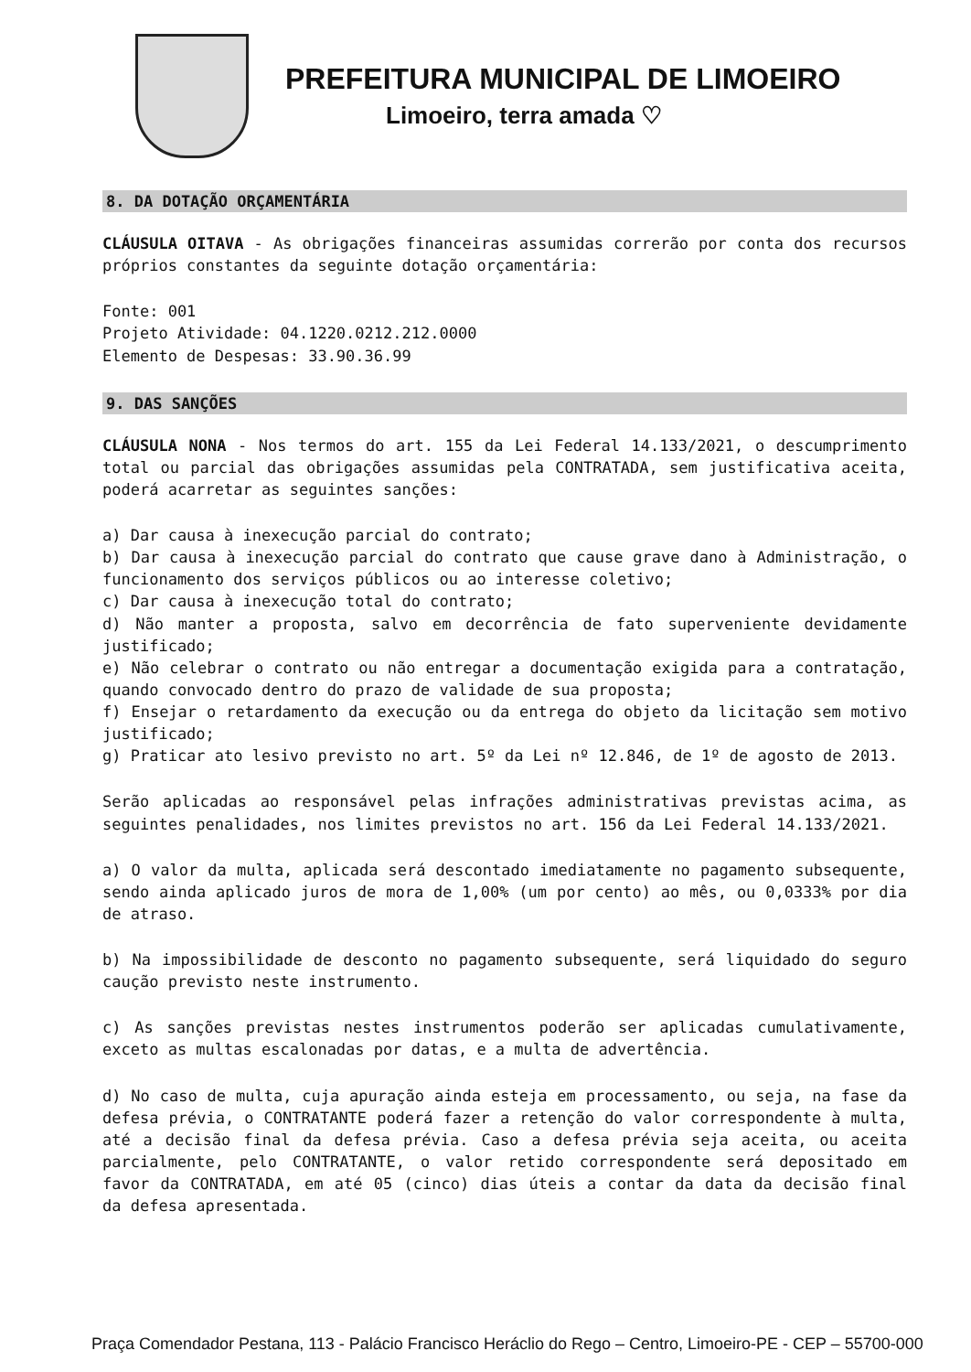PREFEITURA MUNICIPAL DE LIMOEIRO
Limoeiro, terra amada ♡
8. DA DOTAÇÃO ORÇAMENTÁRIA
CLÁUSULA OITAVA - As obrigações financeiras assumidas correrão por conta dos recursos próprios constantes da seguinte dotação orçamentária:
Fonte: 001
Projeto Atividade: 04.1220.0212.212.0000
Elemento de Despesas: 33.90.36.99
9. DAS SANÇÕES
CLÁUSULA NONA - Nos termos do art. 155 da Lei Federal 14.133/2021, o descumprimento total ou parcial das obrigações assumidas pela CONTRATADA, sem justificativa aceita, poderá acarretar as seguintes sanções:
a) Dar causa à inexecução parcial do contrato;
b) Dar causa à inexecução parcial do contrato que cause grave dano à Administração, o funcionamento dos serviços públicos ou ao interesse coletivo;
c) Dar causa à inexecução total do contrato;
d) Não manter a proposta, salvo em decorrência de fato superveniente devidamente justificado;
e) Não celebrar o contrato ou não entregar a documentação exigida para a contratação, quando convocado dentro do prazo de validade de sua proposta;
f) Ensejar o retardamento da execução ou da entrega do objeto da licitação sem motivo justificado;
g) Praticar ato lesivo previsto no art. 5º da Lei nº 12.846, de 1º de agosto de 2013.
Serão aplicadas ao responsável pelas infrações administrativas previstas acima, as seguintes penalidades, nos limites previstos no art. 156 da Lei Federal 14.133/2021.
a) O valor da multa, aplicada será descontado imediatamente no pagamento subsequente, sendo ainda aplicado juros de mora de 1,00% (um por cento) ao mês, ou 0,0333% por dia de atraso.
b) Na impossibilidade de desconto no pagamento subsequente, será liquidado do seguro caução previsto neste instrumento.
c) As sanções previstas nestes instrumentos poderão ser aplicadas cumulativamente, exceto as multas escalonadas por datas, e a multa de advertência.
d) No caso de multa, cuja apuração ainda esteja em processamento, ou seja, na fase da defesa prévia, o CONTRATANTE poderá fazer a retenção do valor correspondente à multa, até a decisão final da defesa prévia. Caso a defesa prévia seja aceita, ou aceita parcialmente, pelo CONTRATANTE, o valor retido correspondente será depositado em favor da CONTRATADA, em até 05 (cinco) dias úteis a contar da data da decisão final da defesa apresentada.
Praça Comendador Pestana, 113 - Palácio Francisco Heráclio do Rego – Centro, Limoeiro-PE - CEP – 55700-000